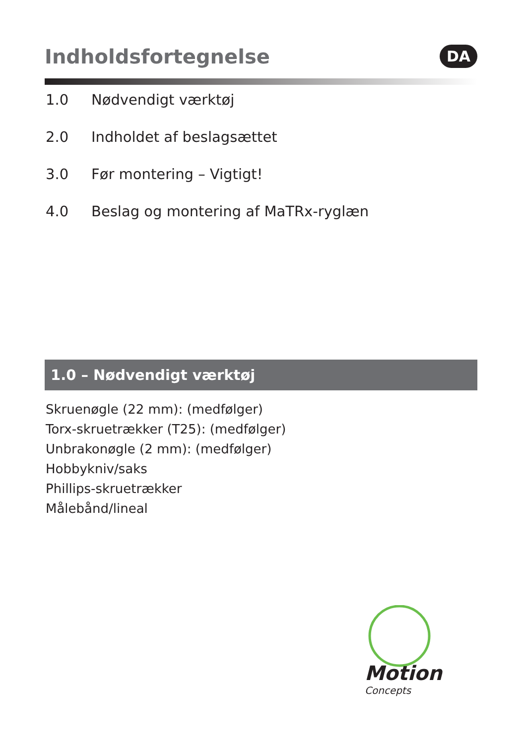Indholdsfortegnelse
DA
1.0 Nødvendigt værktøj
2.0 Indholdet af beslagsættet
3.0 Før montering – Vigtigt!
4.0 Beslag og montering af MaTRx-ryglæn
1.0 – Nødvendigt værktøj
Skruenøgle (22 mm): (medfølger)
Torx-skruetrækker (T25): (medfølger)
Unbrakonøgle (2 mm): (medfølger)
Hobbykniv/saks
Phillips-skruetrækker
Målebånd/lineal
Motion Concepts